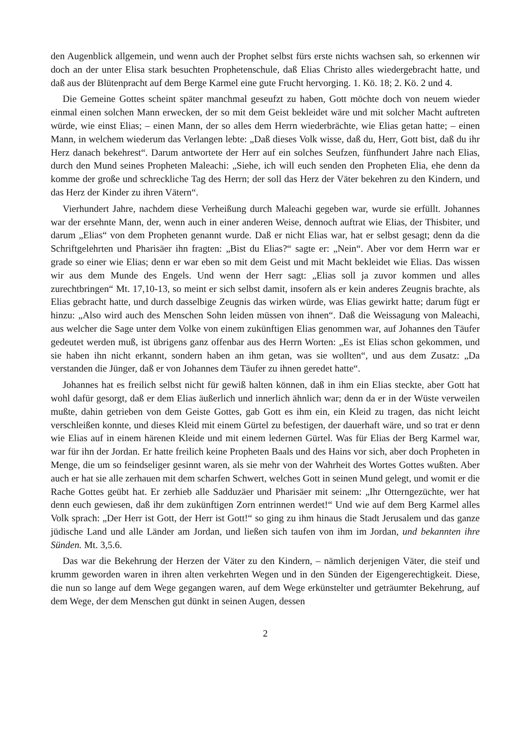den Augenblick allgemein, und wenn auch der Prophet selbst fürs erste nichts wachsen sah, so erkennen wir doch an der unter Elisa stark besuchten Prophetenschule, daß Elias Christo alles wiedergebracht hatte, und daß aus der Blütenpracht auf dem Berge Karmel eine gute Frucht hervorging. 1. Kö. 18; 2. Kö. 2 und 4.
Die Gemeine Gottes scheint später manchmal geseufzt zu haben, Gott möchte doch von neuem wieder einmal einen solchen Mann erwecken, der so mit dem Geist bekleidet wäre und mit solcher Macht auftreten würde, wie einst Elias; – einen Mann, der so alles dem Herrn wiederbrächte, wie Elias getan hatte; – einen Mann, in welchem wiederum das Verlangen lebte: „Daß dieses Volk wisse, daß du, Herr, Gott bist, daß du ihr Herz danach bekehrest“. Darum antwortete der Herr auf ein solches Seufzen, fünfhundert Jahre nach Elias, durch den Mund seines Propheten Maleachi: „Siehe, ich will euch senden den Propheten Elia, ehe denn da komme der große und schreckliche Tag des Herrn; der soll das Herz der Väter bekehren zu den Kindern, und das Herz der Kinder zu ihren Vätern“.
Vierhundert Jahre, nachdem diese Verheißung durch Maleachi gegeben war, wurde sie erfüllt. Johannes war der ersehnte Mann, der, wenn auch in einer anderen Weise, dennoch auftrat wie Elias, der Thisbiter, und darum „Elias“ von dem Propheten genannt wurde. Daß er nicht Elias war, hat er selbst gesagt; denn da die Schriftgelehrten und Pharisäer ihn fragten: „Bist du Elias?“ sagte er: „Nein“. Aber vor dem Herrn war er grade so einer wie Elias; denn er war eben so mit dem Geist und mit Macht bekleidet wie Elias. Das wissen wir aus dem Munde des Engels. Und wenn der Herr sagt: „Elias soll ja zuvor kommen und alles zurechtbringen“ Mt. 17,10-13, so meint er sich selbst damit, insofern als er kein anderes Zeugnis brachte, als Elias gebracht hatte, und durch dasselbige Zeugnis das wirken würde, was Elias gewirkt hatte; darum fügt er hinzu: „Also wird auch des Menschen Sohn leiden müssen von ihnen“. Daß die Weissagung von Maleachi, aus welcher die Sage unter dem Volke von einem zukünftigen Elias genommen war, auf Johannes den Täufer gedeutet werden muß, ist übrigens ganz offenbar aus des Herrn Worten: „Es ist Elias schon gekommen, und sie haben ihn nicht erkannt, sondern haben an ihm getan, was sie wollten“, und aus dem Zusatz: „Da verstanden die Jünger, daß er von Johannes dem Täufer zu ihnen geredet hatte“.
Johannes hat es freilich selbst nicht für gewiß halten können, daß in ihm ein Elias steckte, aber Gott hat wohl dafür gesorgt, daß er dem Elias äußerlich und innerlich ähnlich war; denn da er in der Wüste verweilen mußte, dahin getrieben von dem Geiste Gottes, gab Gott es ihm ein, ein Kleid zu tragen, das nicht leicht verschleißen konnte, und dieses Kleid mit einem Gürtel zu befestigen, der dauerhaft wäre, und so trat er denn wie Elias auf in einem härenen Kleide und mit einem ledernen Gürtel. Was für Elias der Berg Karmel war, war für ihn der Jordan. Er hatte freilich keine Propheten Baals und des Hains vor sich, aber doch Propheten in Menge, die um so feindseliger gesinnt waren, als sie mehr von der Wahrheit des Wortes Gottes wußten. Aber auch er hat sie alle zerhauen mit dem scharfen Schwert, welches Gott in seinen Mund gelegt, und womit er die Rache Gottes geübt hat. Er zerhieb alle Sadduzäer und Pharisäer mit seinem: „Ihr Otterngezüchte, wer hat denn euch gewiesen, daß ihr dem zukünftigen Zorn entrinnen werdet!“ Und wie auf dem Berg Karmel alles Volk sprach: „Der Herr ist Gott, der Herr ist Gott!“ so ging zu ihm hinaus die Stadt Jerusalem und das ganze jüdische Land und alle Länder am Jordan, und ließen sich taufen von ihm im Jordan, und bekannten ihre Sünden. Mt. 3,5.6.
Das war die Bekehrung der Herzen der Väter zu den Kindern, – nämlich derjenigen Väter, die steif und krumm geworden waren in ihren alten verkehrten Wegen und in den Sünden der Eigengerechtigkeit. Diese, die nun so lange auf dem Wege gegangen waren, auf dem Wege erkünstelter und geträumter Bekehrung, auf dem Wege, der dem Menschen gut dünkt in seinen Augen, dessen
2